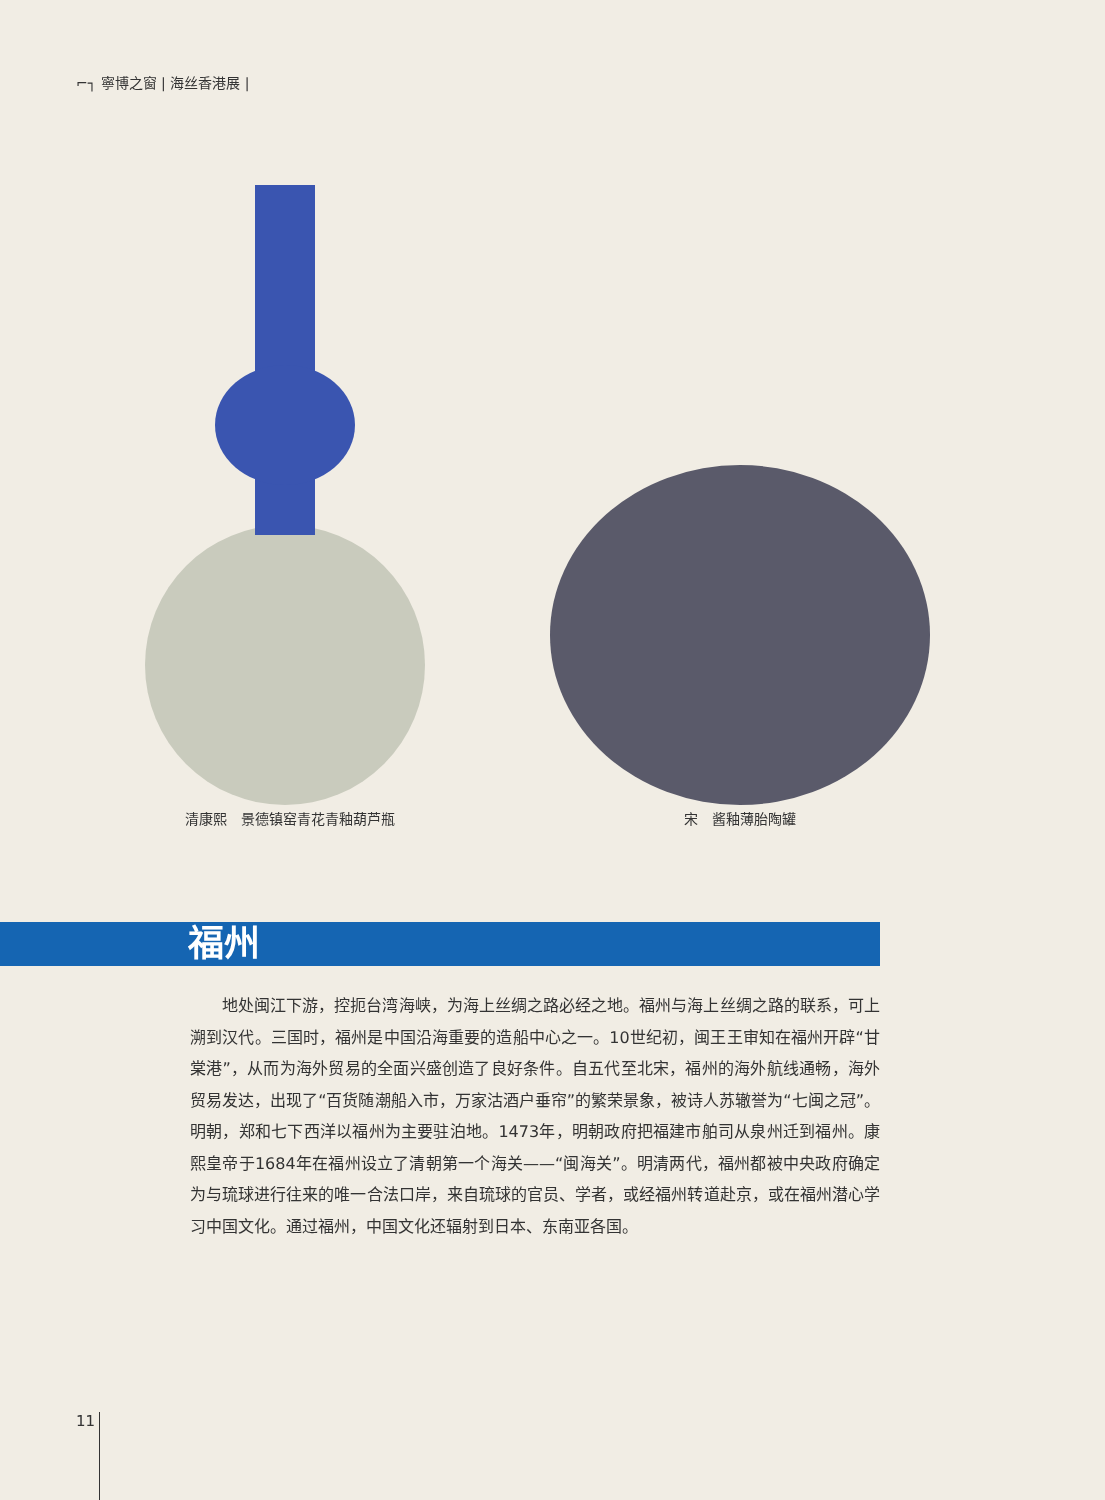⌐┐ 寧博之窗 | 海丝香港展 |
清康熙　景德镇窑青花青釉葫芦瓶 宋　酱釉薄胎陶罐
福州
地处闽江下游，控扼台湾海峡，为海上丝绸之路必经之地。福州与海上丝绸之路的联系，可上溯到汉代。三国时，福州是中国沿海重要的造船中心之一。10世纪初，闽王王审知在福州开辟“甘棠港”，从而为海外贸易的全面兴盛创造了良好条件。自五代至北宋，福州的海外航线通畅，海外贸易发达，出现了“百货随潮船入市，万家沽酒户垂帘”的繁荣景象，被诗人苏辙誉为“七闽之冠”。明朝，郑和七下西洋以福州为主要驻泊地。1473年，明朝政府把福建市舶司从泉州迁到福州。康熙皇帝于1684年在福州设立了清朝第一个海关——“闽海关”。明清两代，福州都被中央政府确定为与琉球进行往来的唯一合法口岸，来自琉球的官员、学者，或经福州转道赴京，或在福州潜心学习中国文化。通过福州，中国文化还辐射到日本、东南亚各国。
11